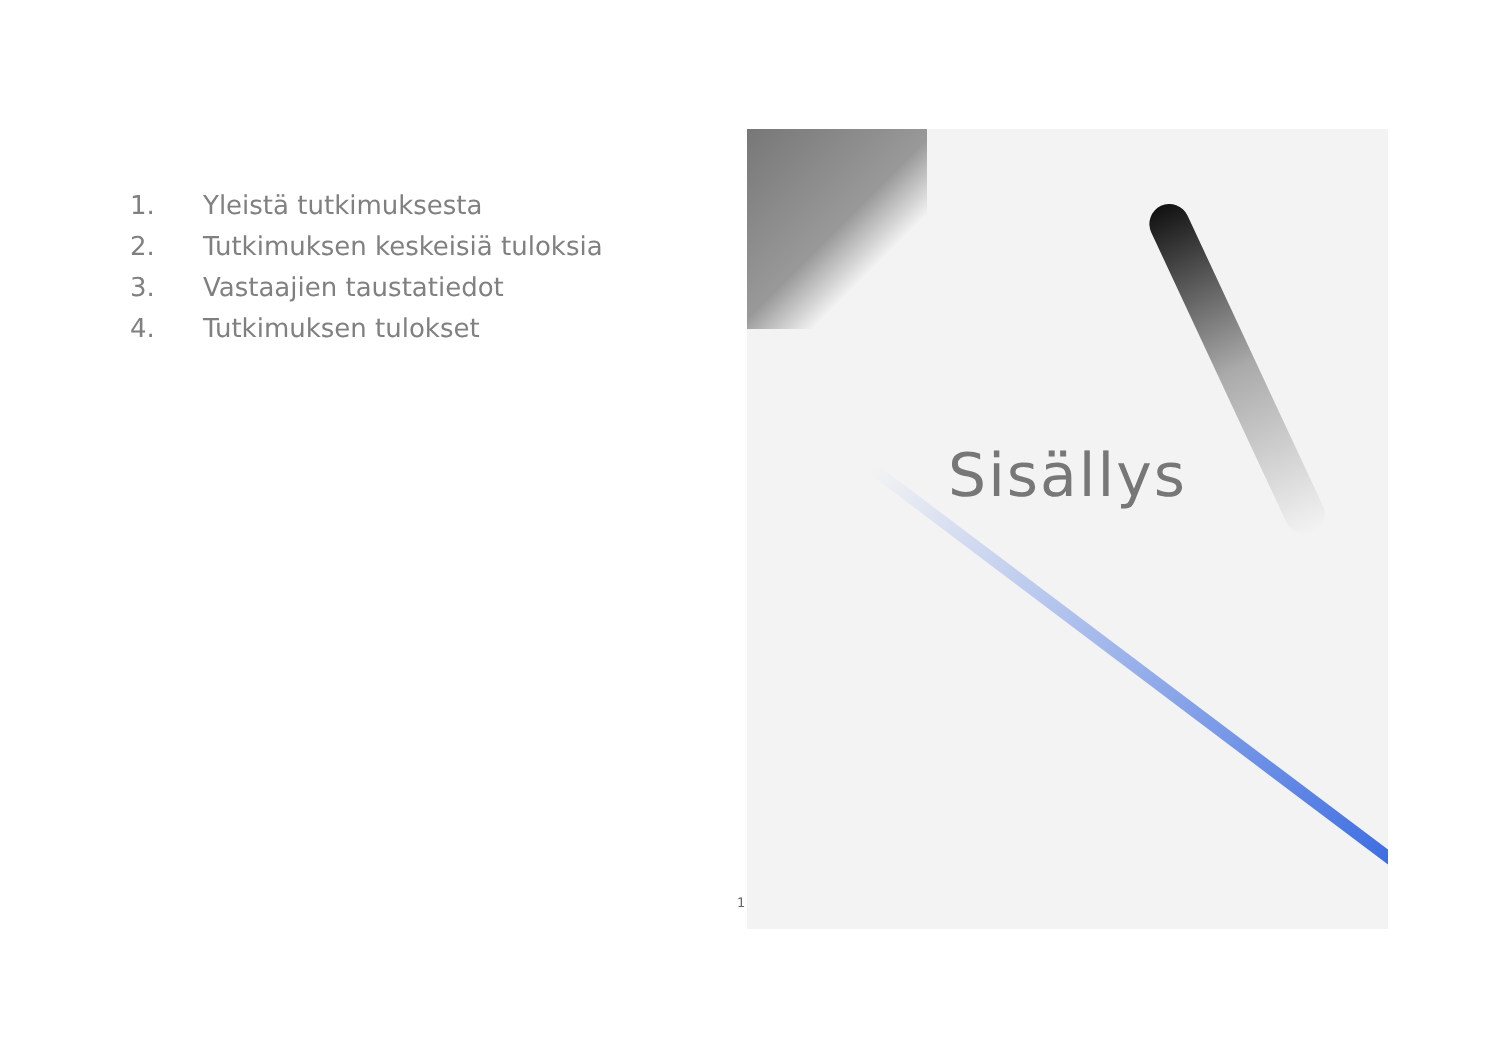1. Yleistä tutkimuksesta
2. Tutkimuksen keskeisiä tuloksia
3. Vastaajien taustatiedot
4. Tutkimuksen tulokset
Sisällys
1